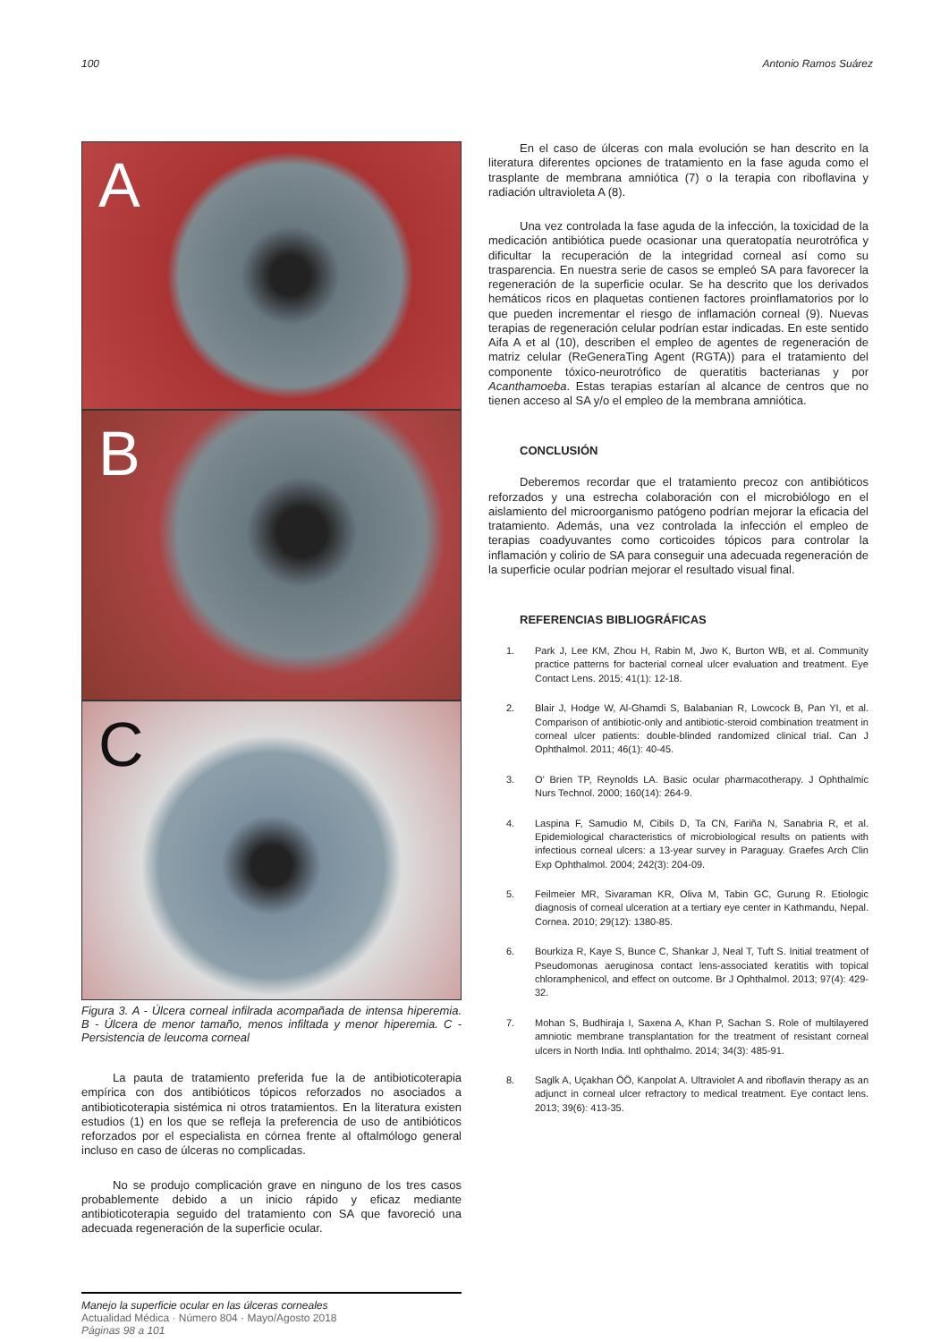100 Antonio Ramos Suárez
A
B
C
Figura 3. A - Úlcera corneal infilrada acompañada de intensa hiperemia. B - Úlcera de menor tamaño, menos infiltada y menor hiperemia. C - Persistencia de leucoma corneal
La pauta de tratamiento preferida fue la de antibioticoterapia empírica con dos antibióticos tópicos reforzados no asociados a antibioticoterapia sistémica ni otros tratamientos. En la literatura existen estudios (1) en los que se refleja la preferencia de uso de antibióticos reforzados por el especialista en córnea frente al oftalmólogo general incluso en caso de úlceras no complicadas.
No se produjo complicación grave en ninguno de los tres casos probablemente debido a un inicio rápido y eficaz mediante antibioticoterapia seguido del tratamiento con SA que favoreció una adecuada regeneración de la superficie ocular.
En el caso de úlceras con mala evolución se han descrito en la literatura diferentes opciones de tratamiento en la fase aguda como el trasplante de membrana amniótica (7) o la terapia con riboflavina y radiación ultravioleta A (8).
Una vez controlada la fase aguda de la infección, la toxicidad de la medicación antibiótica puede ocasionar una queratopatía neurotrófica y dificultar la recuperación de la integridad corneal así como su trasparencia. En nuestra serie de casos se empleó SA para favorecer la regeneración de la superficie ocular. Se ha descrito que los derivados hemáticos ricos en plaquetas contienen factores proinflamatorios por lo que pueden incrementar el riesgo de inflamación corneal (9). Nuevas terapias de regeneración celular podrían estar indicadas. En este sentido Aifa A et al (10), describen el empleo de agentes de regeneración de matriz celular (ReGeneraTing Agent (RGTA)) para el tratamiento del componente tóxico-neurotrófico de queratitis bacterianas y por Acanthamoeba. Estas terapias estarían al alcance de centros que no tienen acceso al SA y/o el empleo de la membrana amniótica.
CONCLUSIÓN
Deberemos recordar que el tratamiento precoz con antibióticos reforzados y una estrecha colaboración con el microbiólogo en el aislamiento del microorganismo patógeno podrían mejorar la eficacia del tratamiento. Además, una vez controlada la infección el empleo de terapias coadyuvantes como corticoides tópicos para controlar la inflamación y colirio de SA para conseguir una adecuada regeneración de la superficie ocular podrían mejorar el resultado visual final.
REFERENCIAS BIBLIOGRÁFICAS
1. Park J, Lee KM, Zhou H, Rabin M, Jwo K, Burton WB, et al. Community practice patterns for bacterial corneal ulcer evaluation and treatment. Eye Contact Lens. 2015; 41(1): 12-18.
2. Blair J, Hodge W, Al-Ghamdi S, Balabanian R, Lowcock B, Pan YI, et al. Comparison of antibiotic-only and antibiotic-steroid combination treatment in corneal ulcer patients: double-blinded randomized clinical trial. Can J Ophthalmol. 2011; 46(1): 40-45.
3. O’ Brien TP, Reynolds LA. Basic ocular pharmacotherapy. J Ophthalmic Nurs Technol. 2000; 160(14): 264-9.
4. Laspina F, Samudio M, Cibils D, Ta CN, Fariña N, Sanabria R, et al. Epidemiological characteristics of microbiological results on patients with infectious corneal ulcers: a 13-year survey in Paraguay. Graefes Arch Clin Exp Ophthalmol. 2004; 242(3): 204-09.
5. Feilmeier MR, Sivaraman KR, Oliva M, Tabin GC, Gurung R. Etiologic diagnosis of corneal ulceration at a tertiary eye center in Kathmandu, Nepal. Cornea. 2010; 29(12): 1380-85.
6. Bourkiza R, Kaye S, Bunce C, Shankar J, Neal T, Tuft S. Initial treatment of Pseudomonas aeruginosa contact lens-associated keratitis with topical chloramphenicol, and effect on outcome. Br J Ophthalmol. 2013; 97(4): 429-32.
7. Mohan S, Budhiraja I, Saxena A, Khan P, Sachan S. Role of multilayered amniotic membrane transplantation for the treatment of resistant corneal ulcers in North India. Intl ophthalmo. 2014; 34(3): 485-91.
8. Saglk A, Uçakhan ÖÖ, Kanpolat A. Ultraviolet A and riboflavin therapy as an adjunct in corneal ulcer refractory to medical treatment. Eye contact lens. 2013; 39(6): 413-35.
Manejo la superficie ocular en las úlceras corneales
Actualidad Médica · Número 804 · Mayo/Agosto 2018
Páginas 98 a 101